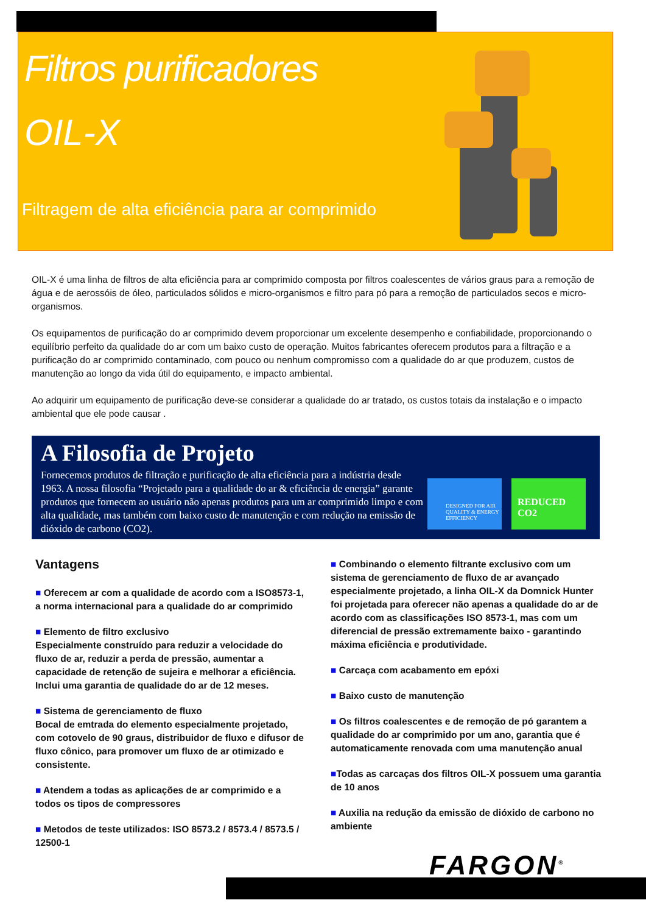Filtros purificadores
OIL-X
Filtragem de alta eficiência para ar comprimido
OIL-X é uma linha de filtros de alta eficiência para ar comprimido composta por filtros coalescentes de vários graus para a remoção de água e de aerossóis de óleo, particulados sólidos e micro-organismos e filtro para pó para a remoção de particulados secos e micro-organismos.
Os equipamentos de purificação do ar comprimido devem proporcionar um excelente desempenho e confiabilidade, proporcionando o equilíbrio perfeito da qualidade do ar com um baixo custo de operação. Muitos fabricantes oferecem produtos para a filtração e a purificação do ar comprimido contaminado, com pouco ou nenhum compromisso com a qualidade do ar que produzem, custos de manutenção ao longo da vida útil do equipamento, e impacto ambiental.
Ao adquirir um equipamento de purificação deve-se considerar a qualidade do ar tratado, os custos totais da instalação e o impacto ambiental que ele pode causar .
A Filosofia de Projeto
Fornecemos produtos de filtração e purificação de alta eficiência para a indústria desde 1963. A nossa filosofia “Projetado para a qualidade do ar & eficiência de energia” garante produtos que fornecem ao usuário não apenas produtos para um ar comprimido limpo e com alta qualidade, mas também com baixo custo de manutenção e com redução na emissão de dióxido de carbono (CO2).
DESIGNED FOR AIR QUALITY & ENERGY EFFICIENCY
REDUCED CO2
Vantagens
■ Oferecem ar com a qualidade de acordo com a ISO8573-1, a norma internacional para a qualidade do ar comprimido
■ Elemento de filtro exclusivo
Especialmente construído para reduzir a velocidade do fluxo de ar, reduzir a perda de pressão, aumentar a capacidade de retenção de sujeira e melhorar a eficiência. Inclui uma garantia de qualidade do ar de 12 meses.
■ Sistema de gerenciamento de fluxo
Bocal de emtrada do elemento especialmente projetado, com cotovelo de 90 graus, distribuidor de fluxo e difusor de fluxo cônico, para promover um fluxo de ar otimizado e consistente.
■ Atendem a todas as aplicações de ar comprimido e a todos os tipos de compressores
■ Metodos de teste utilizados: ISO 8573.2 / 8573.4 / 8573.5 / 12500-1
■ Combinando o elemento filtrante exclusivo com um sistema de gerenciamento de fluxo de ar avançado especialmente projetado, a linha OIL-X da Domnick Hunter foi projetada para oferecer não apenas a qualidade do ar de acordo com as classificações ISO 8573-1, mas com um diferencial de pressão extremamente baixo - garantindo máxima eficiência e produtividade.
■ Carcaça com acabamento em epóxi
■ Baixo custo de manutenção
■ Os filtros coalescentes e de remoção de pó garantem a qualidade do ar comprimido por um ano, garantia que é automaticamente renovada com uma manutenção anual
■Todas as carcaças dos filtros OIL-X possuem uma garantia de 10 anos
■ Auxilia na redução da emissão de dióxido de carbono no ambiente
FARGON<sup>®</sup>